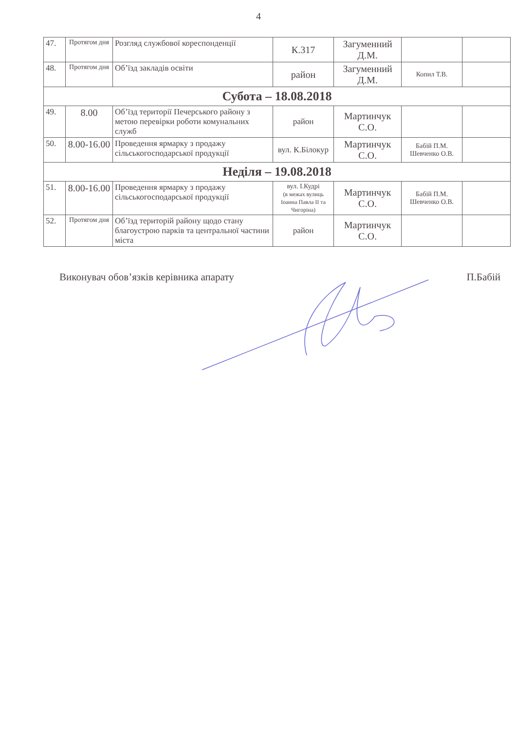4
| 47. | Протягом дня | Розгляд службової кореспонденції | К.317 | Загуменний Д.М. | | |
| 48. | Протягом дня | Об’їзд закладів освіти | район | Загуменний Д.М. | Копил Т.В. | |
| Субота – 18.08.2018 | | | | | | |
| 49. | 8.00 | Об’їзд території Печерського району з метою перевірки роботи комунальних служб | район | Мартинчук С.О. | | |
| 50. | 8.00-16.00 | Проведення ярмарку з продажу сільськогосподарської продукції | вул. К.Білокур | Мартинчук С.О. | Бабій П.М. Шевченко О.В. | |
| Неділя – 19.08.2018 | | | | | | |
| 51. | 8.00-16.00 | Проведення ярмарку з продажу сільськогосподарської продукції | вул. І.Кудрі (в межах вулиць Іоанна Павла ІІ та Чигоріна) | Мартинчук С.О. | Бабій П.М. Шевченко О.В. | |
| 52. | Протягом дня | Об’їзд територій району щодо стану благоустрою парків та центральної частини міста | район | Мартинчук С.О. | | |
Виконувач обов’язків керівника апарату П.Бабій